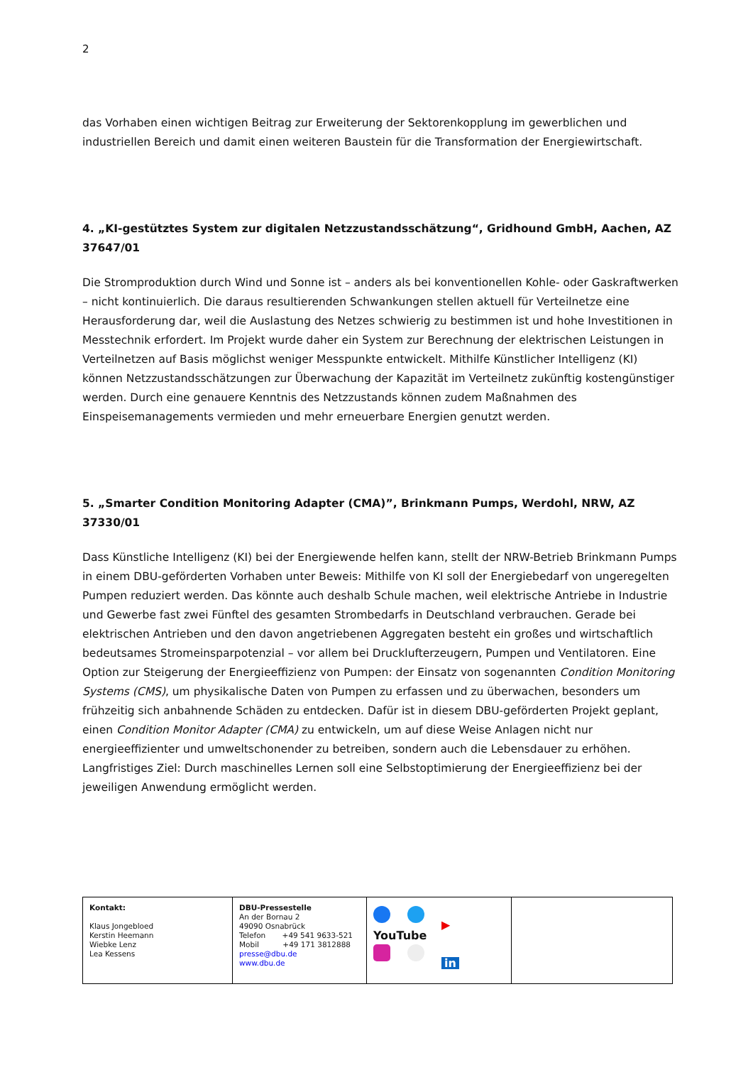2
das Vorhaben einen wichtigen Beitrag zur Erweiterung der Sektorenkopplung im gewerblichen und industriellen Bereich und damit einen weiteren Baustein für die Transformation der Energiewirtschaft.
4. „KI-gestütztes System zur digitalen Netzzustandsschätzung“, Gridhound GmbH, Aachen, AZ 37647/01
Die Stromproduktion durch Wind und Sonne ist – anders als bei konventionellen Kohle- oder Gaskraftwerken – nicht kontinuierlich. Die daraus resultierenden Schwankungen stellen aktuell für Verteilnetze eine Herausforderung dar, weil die Auslastung des Netzes schwierig zu bestimmen ist und hohe Investitionen in Messtechnik erfordert. Im Projekt wurde daher ein System zur Berechnung der elektrischen Leistungen in Verteilnetzen auf Basis möglichst weniger Messpunkte entwickelt. Mithilfe Künstlicher Intelligenz (KI) können Netzzustandsschätzungen zur Überwachung der Kapazität im Verteilnetz zukünftig kostengünstiger werden. Durch eine genauere Kenntnis des Netzzustands können zudem Maßnahmen des Einspeisemanagements vermieden und mehr erneuerbare Energien genutzt werden.
5. „Smarter Condition Monitoring Adapter (CMA)”, Brinkmann Pumps, Werdohl, NRW, AZ 37330/01
Dass Künstliche Intelligenz (KI) bei der Energiewende helfen kann, stellt der NRW-Betrieb Brinkmann Pumps in einem DBU-geförderten Vorhaben unter Beweis: Mithilfe von KI soll der Energiebedarf von ungeregelten Pumpen reduziert werden. Das könnte auch deshalb Schule machen, weil elektrische Antriebe in Industrie und Gewerbe fast zwei Fünftel des gesamten Strombedarfs in Deutschland verbrauchen. Gerade bei elektrischen Antrieben und den davon angetriebenen Aggregaten besteht ein großes und wirtschaftlich bedeutsames Stromeinsparpotenzial – vor allem bei Drucklufterzeugern, Pumpen und Ventilatoren. Eine Option zur Steigerung der Energieeffizienz von Pumpen: der Einsatz von sogenannten Condition Monitoring Systems (CMS), um physikalische Daten von Pumpen zu erfassen und zu überwachen, besonders um frühzeitig sich anbahnende Schäden zu entdecken. Dafür ist in diesem DBU-geförderten Projekt geplant, einen Condition Monitor Adapter (CMA) zu entwickeln, um auf diese Weise Anlagen nicht nur energieeffizienter und umweltschonender zu betreiben, sondern auch die Lebensdauer zu erhöhen. Langfristiges Ziel: Durch maschinelles Lernen soll eine Selbstoptimierung der Energieeffizienz bei der jeweiligen Anwendung ermöglicht werden.
| Kontakt: Klaus Jongebloed Kerstin Heemann Wiebke Lenz Lea Kessens | DBU-Pressestelle An der Bornau 2 49090 Osnabrück Telefon +49 541 9633-521 Mobil +49 171 3812888 presse@dbu.de www.dbu.de | ▶ YouTube in | |